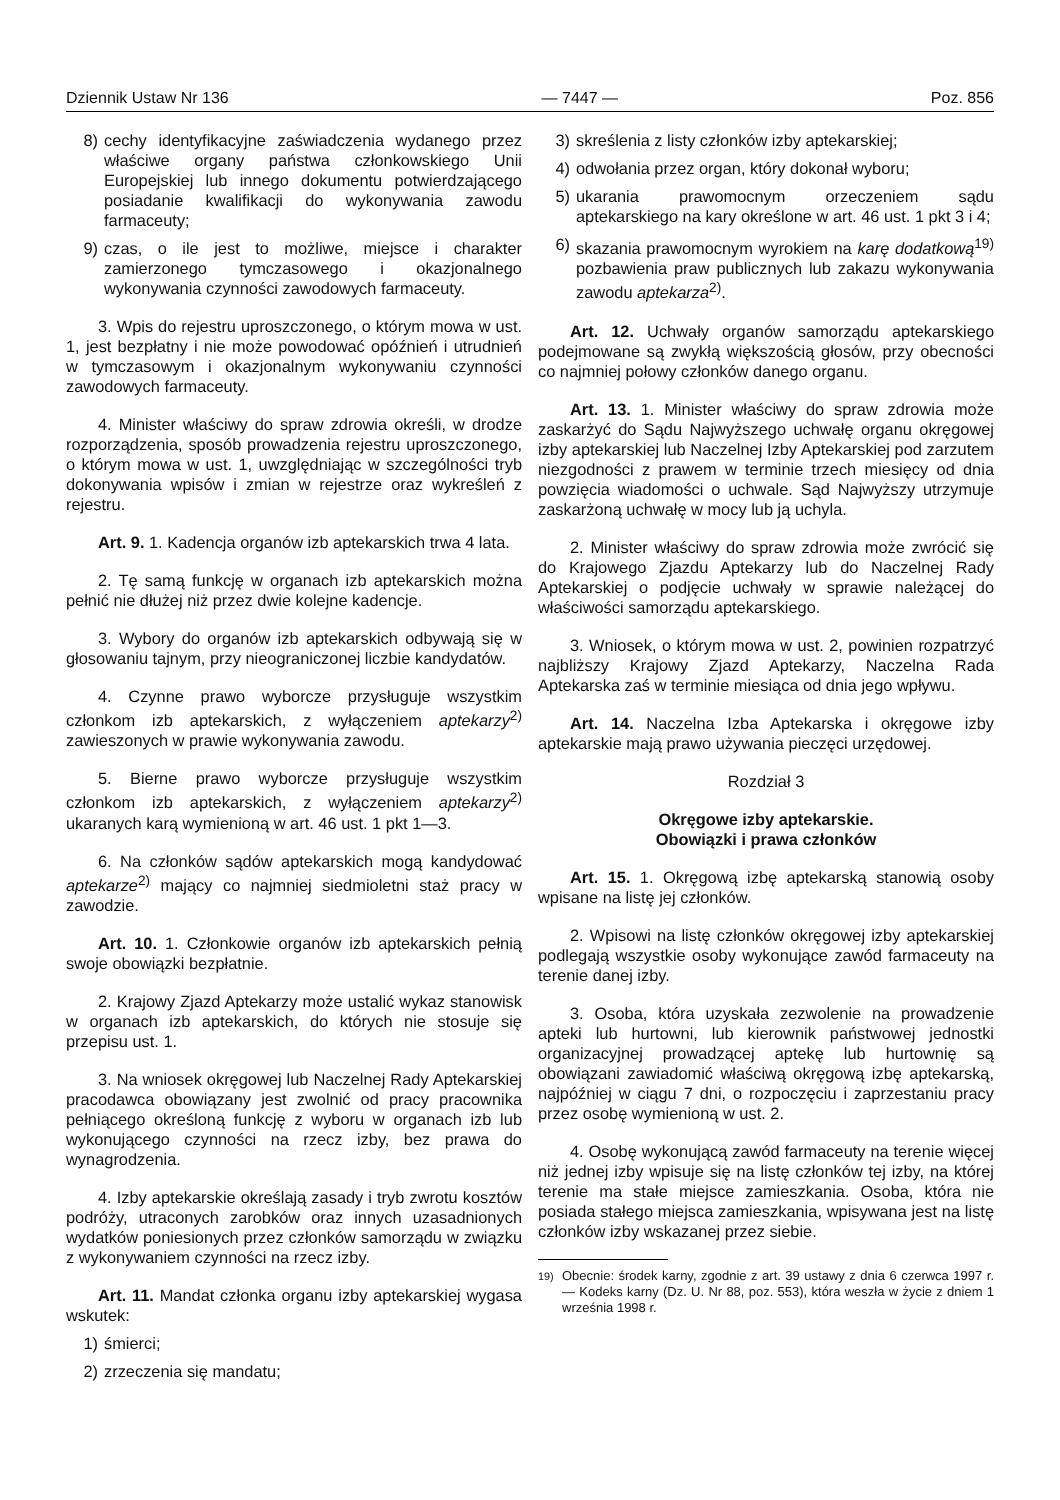Dziennik Ustaw Nr 136 — 7447 — Poz. 856
8) cechy identyfikacyjne zaświadczenia wydanego przez właściwe organy państwa członkowskiego Unii Europejskiej lub innego dokumentu potwierdzającego posiadanie kwalifikacji do wykonywania zawodu farmaceuty;
9) czas, o ile jest to możliwe, miejsce i charakter zamierzonego tymczasowego i okazjonalnego wykonywania czynności zawodowych farmaceuty.
3. Wpis do rejestru uproszczonego, o którym mowa w ust. 1, jest bezpłatny i nie może powodować opóźnień i utrudnień w tymczasowym i okazjonalnym wykonywaniu czynności zawodowych farmaceuty.
4. Minister właściwy do spraw zdrowia określi, w drodze rozporządzenia, sposób prowadzenia rejestru uproszczonego, o którym mowa w ust. 1, uwzględniając w szczególności tryb dokonywania wpisów i zmian w rejestrze oraz wykreśleń z rejestru.
Art. 9. 1. Kadencja organów izb aptekarskich trwa 4 lata.
2. Tę samą funkcję w organach izb aptekarskich można pełnić nie dłużej niż przez dwie kolejne kadencje.
3. Wybory do organów izb aptekarskich odbywają się w głosowaniu tajnym, przy nieograniczonej liczbie kandydatów.
4. Czynne prawo wyborcze przysługuje wszystkim członkom izb aptekarskich, z wyłączeniem aptekarzy<sup>2)</sup> zawieszonych w prawie wykonywania zawodu.
5. Bierne prawo wyborcze przysługuje wszystkim członkom izb aptekarskich, z wyłączeniem aptekarzy<sup>2)</sup> ukaranych karą wymienioną w art. 46 ust. 1 pkt 1—3.
6. Na członków sądów aptekarskich mogą kandydować aptekarze<sup>2)</sup> mający co najmniej siedmioletni staż pracy w zawodzie.
Art. 10. 1. Członkowie organów izb aptekarskich pełnią swoje obowiązki bezpłatnie.
2. Krajowy Zjazd Aptekarzy może ustalić wykaz stanowisk w organach izb aptekarskich, do których nie stosuje się przepisu ust. 1.
3. Na wniosek okręgowej lub Naczelnej Rady Aptekarskiej pracodawca obowiązany jest zwolnić od pracy pracownika pełniącego określoną funkcję z wyboru w organach izb lub wykonującego czynności na rzecz izby, bez prawa do wynagrodzenia.
4. Izby aptekarskie określają zasady i tryb zwrotu kosztów podróży, utraconych zarobków oraz innych uzasadnionych wydatków poniesionych przez członków samorządu w związku z wykonywaniem czynności na rzecz izby.
Art. 11. Mandat członka organu izby aptekarskiej wygasa wskutek:
1) śmierci;
2) zrzeczenia się mandatu;
3) skreślenia z listy członków izby aptekarskiej;
4) odwołania przez organ, który dokonał wyboru;
5) ukarania prawomocnym orzeczeniem sądu aptekarskiego na kary określone w art. 46 ust. 1 pkt 3 i 4;
6) skazania prawomocnym wyrokiem na karę dodatkową<sup>19)</sup> pozbawienia praw publicznych lub zakazu wykonywania zawodu aptekarza<sup>2)</sup>.
Art. 12. Uchwały organów samorządu aptekarskiego podejmowane są zwykłą większością głosów, przy obecności co najmniej połowy członków danego organu.
Art. 13. 1. Minister właściwy do spraw zdrowia może zaskarżyć do Sądu Najwyższego uchwałę organu okręgowej izby aptekarskiej lub Naczelnej Izby Aptekarskiej pod zarzutem niezgodności z prawem w terminie trzech miesięcy od dnia powzięcia wiadomości o uchwale. Sąd Najwyższy utrzymuje zaskarżoną uchwałę w mocy lub ją uchyla.
2. Minister właściwy do spraw zdrowia może zwrócić się do Krajowego Zjazdu Aptekarzy lub do Naczelnej Rady Aptekarskiej o podjęcie uchwały w sprawie należącej do właściwości samorządu aptekarskiego.
3. Wniosek, o którym mowa w ust. 2, powinien rozpatrzyć najbliższy Krajowy Zjazd Aptekarzy, Naczelna Rada Aptekarska zaś w terminie miesiąca od dnia jego wpływu.
Art. 14. Naczelna Izba Aptekarska i okręgowe izby aptekarskie mają prawo używania pieczęci urzędowej.
Rozdział 3
Okręgowe izby aptekarskie.
Obowiązki i prawa członków
Art. 15. 1. Okręgową izbę aptekarską stanowią osoby wpisane na listę jej członków.
2. Wpisowi na listę członków okręgowej izby aptekarskiej podlegają wszystkie osoby wykonujące zawód farmaceuty na terenie danej izby.
3. Osoba, która uzyskała zezwolenie na prowadzenie apteki lub hurtowni, lub kierownik państwowej jednostki organizacyjnej prowadzącej aptekę lub hurtownię są obowiązani zawiadomić właściwą okręgową izbę aptekarską, najpóźniej w ciągu 7 dni, o rozpoczęciu i zaprzestaniu pracy przez osobę wymienioną w ust. 2.
4. Osobę wykonującą zawód farmaceuty na terenie więcej niż jednej izby wpisuje się na listę członków tej izby, na której terenie ma stałe miejsce zamieszkania. Osoba, która nie posiada stałego miejsca zamieszkania, wpisywana jest na listę członków izby wskazanej przez siebie.
<sup>19)</sup> Obecnie: środek karny, zgodnie z art. 39 ustawy z dnia 6 czerwca 1997 r. — Kodeks karny (Dz. U. Nr 88, poz. 553), która weszła w życie z dniem 1 września 1998 r.